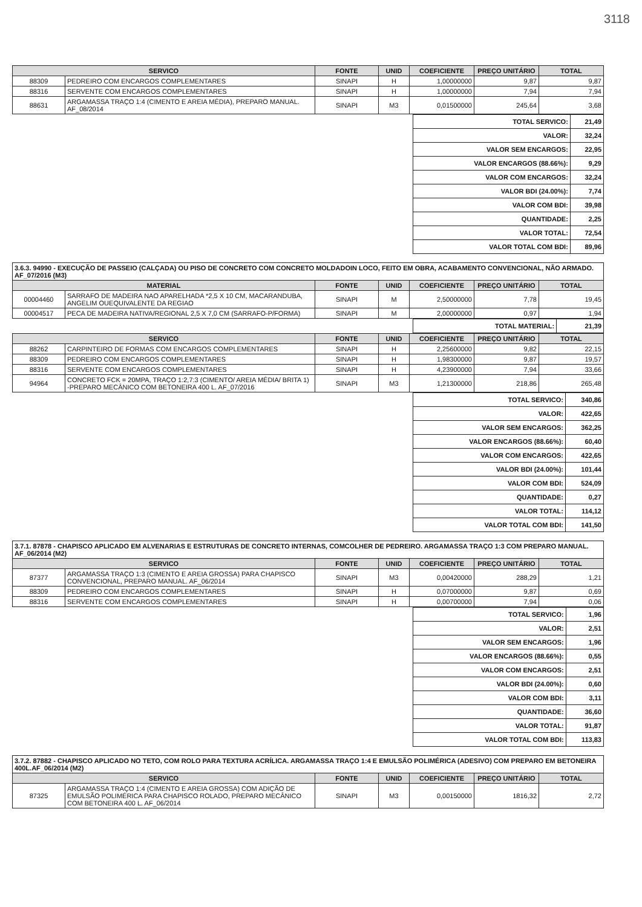3118
| SERVICO | | FONTE | UNID | COEFICIENTE | PREÇO UNITÁRIO | TOTAL |
| --- | --- | --- | --- | --- | --- | --- |
| 88309 | PEDREIRO COM ENCARGOS COMPLEMENTARES | SINAPI | H | 1,00000000 | 9,87 | 9,87 |
| 88316 | SERVENTE COM ENCARGOS COMPLEMENTARES | SINAPI | H | 1,00000000 | 7,94 | 7,94 |
| 88631 | ARGAMASSA TRAÇO 1:4 (CIMENTO E AREIA MÉDIA), PREPARO MANUAL. AF_08/2014 | SINAPI | M3 | 0,01500000 | 245,64 | 3,68 |
| TOTAL SERVICO: | 21,49 |
| VALOR: | 32,24 |
| VALOR SEM ENCARGOS: | 22,95 |
| VALOR ENCARGOS (88.66%): | 9,29 |
| VALOR COM ENCARGOS: | 32,24 |
| VALOR BDI (24.00%): | 7,74 |
| VALOR COM BDI: | 39,98 |
| QUANTIDADE: | 2,25 |
| VALOR TOTAL: | 72,54 |
| VALOR TOTAL COM BDI: | 89,96 |
3.6.3. 94990 - EXECUÇÃO DE PASSEIO (CALÇADA) OU PISO DE CONCRETO COM CONCRETO MOLDADOIN LOCO, FEITO EM OBRA, ACABAMENTO CONVENCIONAL, NÃO ARMADO. AF_07/2016 (M3)
| MATERIAL | | FONTE | UNID | COEFICIENTE | PREÇO UNITÁRIO | TOTAL |
| --- | --- | --- | --- | --- | --- | --- |
| 00004460 | SARRAFO DE MADEIRA NAO APARELHADA *2,5 X 10 CM, MACARANDUBA, ANGELIM OUEQUIVALENTE DA REGIAO | SINAPI | M | 2,50000000 | 7,78 | 19,45 |
| 00004517 | PECA DE MADEIRA NATIVA/REGIONAL 2,5 X 7,0 CM (SARRAFO-P/FORMA) | SINAPI | M | 2,00000000 | 0,97 | 1,94 |
| TOTAL MATERIAL: | 21,39 |
| SERVICO | | FONTE | UNID | COEFICIENTE | PREÇO UNITÁRIO | TOTAL |
| --- | --- | --- | --- | --- | --- | --- |
| 88262 | CARPINTEIRO DE FORMAS COM ENCARGOS COMPLEMENTARES | SINAPI | H | 2,25600000 | 9,82 | 22,15 |
| 88309 | PEDREIRO COM ENCARGOS COMPLEMENTARES | SINAPI | H | 1,98300000 | 9,87 | 19,57 |
| 88316 | SERVENTE COM ENCARGOS COMPLEMENTARES | SINAPI | H | 4,23900000 | 7,94 | 33,66 |
| 94964 | CONCRETO FCK = 20MPA, TRAÇO 1:2,7:3 (CIMENTO/ AREIA MÉDIA/ BRITA 1) -PREPARO MECÂNICO COM BETONEIRA 400 L. AF_07/2016 | SINAPI | M3 | 1,21300000 | 218,86 | 265,48 |
| TOTAL SERVICO: | 340,86 |
| VALOR: | 422,65 |
| VALOR SEM ENCARGOS: | 362,25 |
| VALOR ENCARGOS (88.66%): | 60,40 |
| VALOR COM ENCARGOS: | 422,65 |
| VALOR BDI (24.00%): | 101,44 |
| VALOR COM BDI: | 524,09 |
| QUANTIDADE: | 0,27 |
| VALOR TOTAL: | 114,12 |
| VALOR TOTAL COM BDI: | 141,50 |
3.7.1. 87878 - CHAPISCO APLICADO EM ALVENARIAS E ESTRUTURAS DE CONCRETO INTERNAS, COMCOLHER DE PEDREIRO. ARGAMASSA TRAÇO 1:3 COM PREPARO MANUAL. AF_06/2014 (M2)
| SERVICO | | FONTE | UNID | COEFICIENTE | PREÇO UNITÁRIO | TOTAL |
| --- | --- | --- | --- | --- | --- | --- |
| 87377 | ARGAMASSA TRAÇO 1:3 (CIMENTO E AREIA GROSSA) PARA CHAPISCO CONVENCIONAL, PREPARO MANUAL. AF_06/2014 | SINAPI | M3 | 0,00420000 | 288,29 | 1,21 |
| 88309 | PEDREIRO COM ENCARGOS COMPLEMENTARES | SINAPI | H | 0,07000000 | 9,87 | 0,69 |
| 88316 | SERVENTE COM ENCARGOS COMPLEMENTARES | SINAPI | H | 0,00700000 | 7,94 | 0,06 |
| TOTAL SERVICO: | 1,96 |
| VALOR: | 2,51 |
| VALOR SEM ENCARGOS: | 1,96 |
| VALOR ENCARGOS (88.66%): | 0,55 |
| VALOR COM ENCARGOS: | 2,51 |
| VALOR BDI (24.00%): | 0,60 |
| VALOR COM BDI: | 3,11 |
| QUANTIDADE: | 36,60 |
| VALOR TOTAL: | 91,87 |
| VALOR TOTAL COM BDI: | 113,83 |
3.7.2. 87882 - CHAPISCO APLICADO NO TETO, COM ROLO PARA TEXTURA ACRÍLICA. ARGAMASSA TRAÇO 1:4 E EMULSÃO POLIMÉRICA (ADESIVO) COM PREPARO EM BETONEIRA 400L.AF_06/2014 (M2)
| SERVICO | | FONTE | UNID | COEFICIENTE | PREÇO UNITÁRIO | TOTAL |
| --- | --- | --- | --- | --- | --- | --- |
| 87325 | ARGAMASSA TRAÇO 1:4 (CIMENTO E AREIA GROSSA) COM ADIÇÃO DE EMULSÃO POLIMÉRICA PARA CHAPISCO ROLADO, PREPARO MECÂNICO COM BETONEIRA 400 L. AF_06/2014 | SINAPI | M3 | 0,00150000 | 1816,32 | 2,72 |